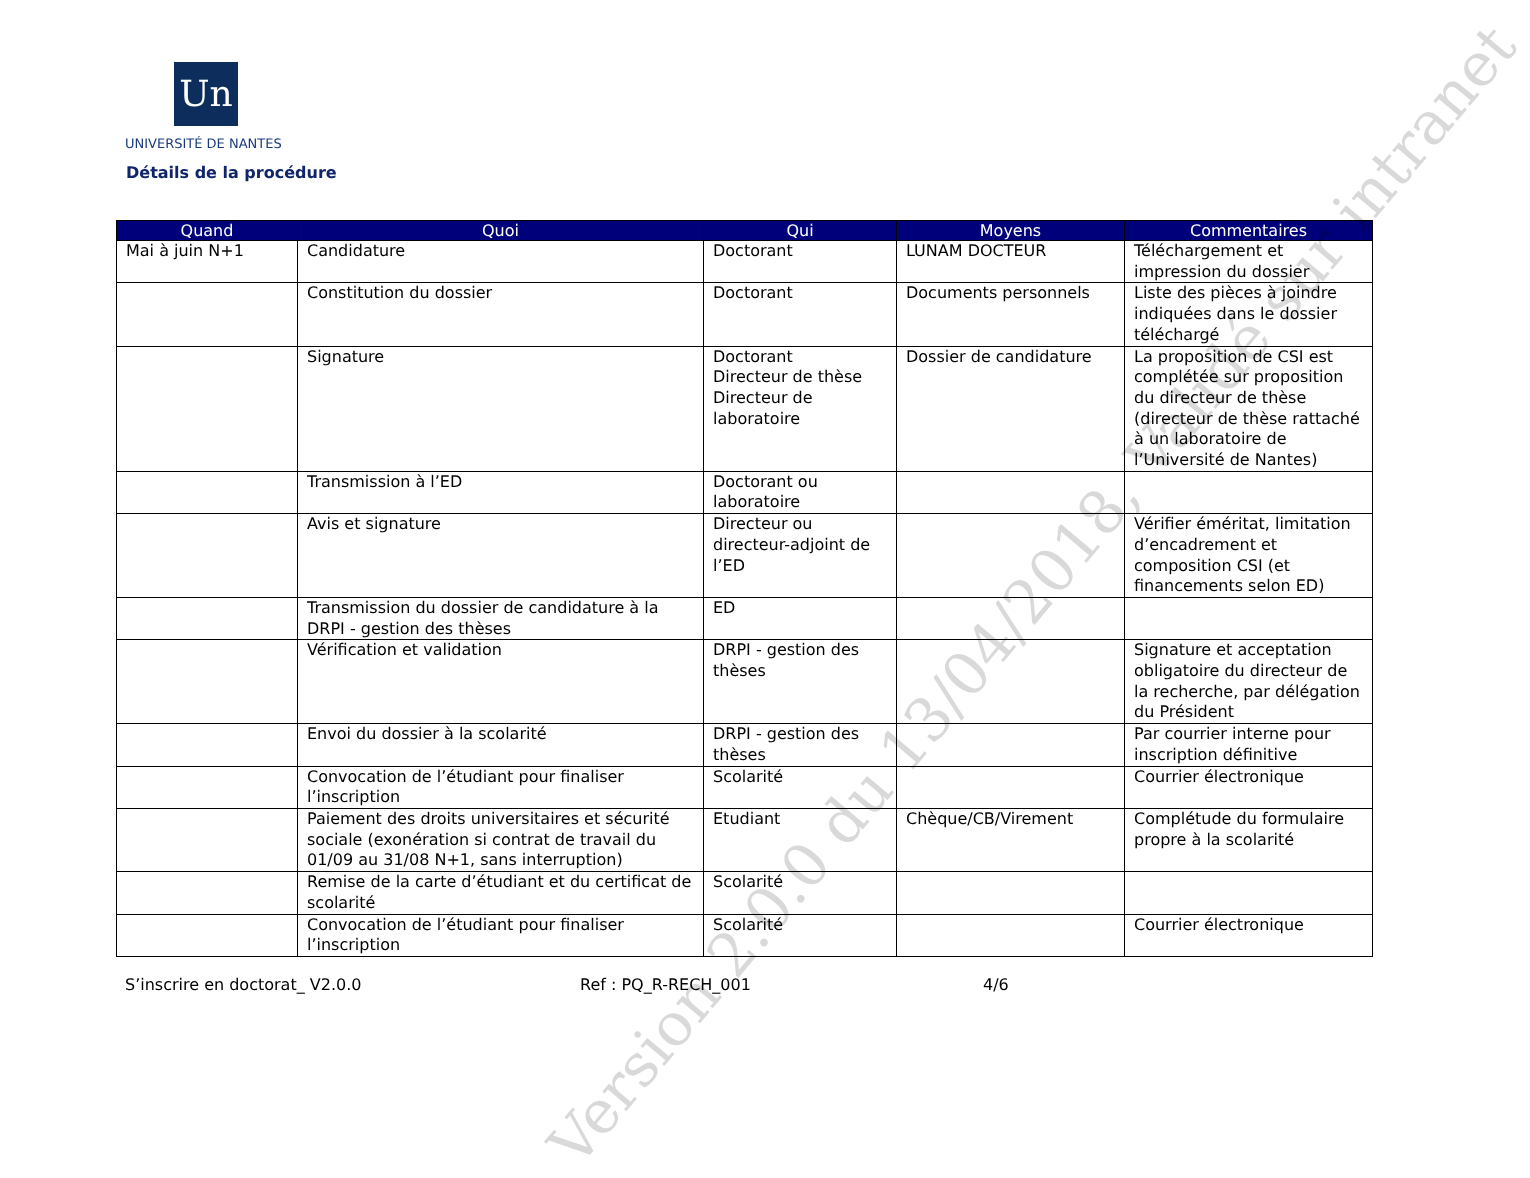Un
UNIVERSITÉ DE NANTES
Détails de la procédure
| Quand | Quoi | Qui | Moyens | Commentaires |
| --- | --- | --- | --- | --- |
| Mai à juin N+1 | Candidature | Doctorant | LUNAM DOCTEUR | Téléchargement et impression du dossier |
| | Constitution du dossier | Doctorant | Documents personnels | Liste des pièces à joindre indiquées dans le dossier téléchargé |
| | Signature | Doctorant Directeur de thèse Directeur de laboratoire | Dossier de candidature | La proposition de CSI est complétée sur proposition du directeur de thèse (directeur de thèse rattaché à un laboratoire de l’Université de Nantes) |
| | Transmission à l’ED | Doctorant ou laboratoire | | |
| | Avis et signature | Directeur ou directeur-adjoint de l’ED | | Vérifier éméritat, limitation d’encadrement et composition CSI (et financements selon ED) |
| | Transmission du dossier de candidature à la DRPI - gestion des thèses | ED | | |
| | Vérification et validation | DRPI - gestion des thèses | | Signature et acceptation obligatoire du directeur de la recherche, par délégation du Président |
| | Envoi du dossier à la scolarité | DRPI - gestion des thèses | | Par courrier interne pour inscription définitive |
| | Convocation de l’étudiant pour finaliser l’inscription | Scolarité | | Courrier électronique |
| | Paiement des droits universitaires et sécurité sociale (exonération si contrat de travail du 01/09 au 31/08 N+1, sans interruption) | Etudiant | Chèque/CB/Virement | Complétude du formulaire propre à la scolarité |
| | Remise de la carte d’étudiant et du certificat de scolarité | Scolarité | | |
| | Convocation de l’étudiant pour finaliser l’inscription | Scolarité | | Courrier électronique |
S’inscrire en doctorat_ V2.0.0 Ref : PQ_R-RECH_001 4/6
Version 2.0.0 du 13/04/2018, Validé sur intranet